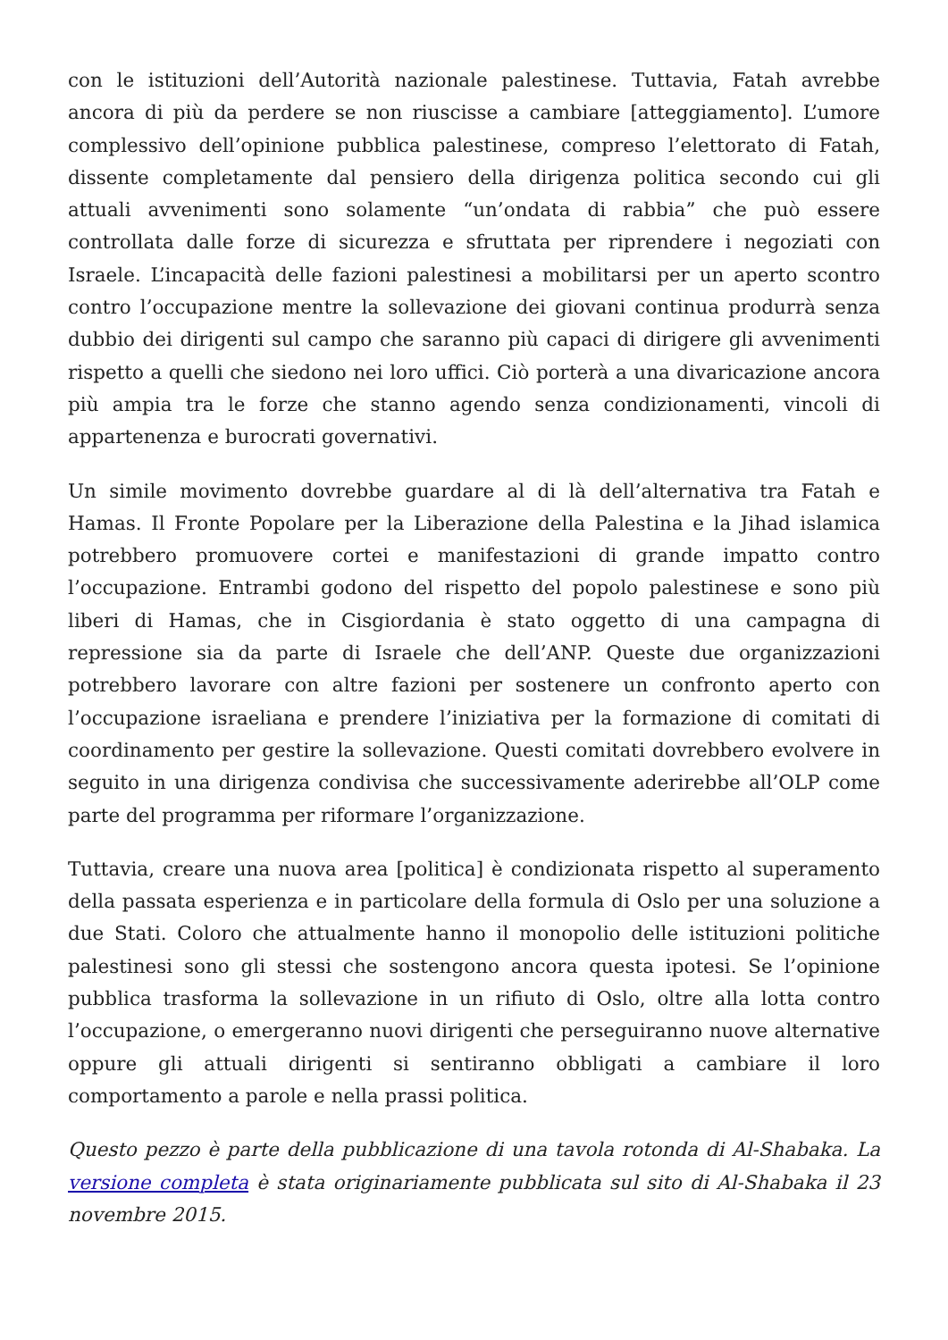con le istituzioni dell’Autorità nazionale palestinese. Tuttavia, Fatah avrebbe ancora di più da perdere se non riuscisse a cambiare [atteggiamento]. L’umore complessivo dell’opinione pubblica palestinese, compreso l’elettorato di Fatah, dissente completamente dal pensiero della dirigenza politica secondo cui gli attuali avvenimenti sono solamente “un’ondata di rabbia” che può essere controllata dalle forze di sicurezza e sfruttata per riprendere i negoziati con Israele. L’incapacità delle fazioni palestinesi a mobilitarsi per un aperto scontro contro l’occupazione mentre la sollevazione dei giovani continua produrrà senza dubbio dei dirigenti sul campo che saranno più capaci di dirigere gli avvenimenti rispetto a quelli che siedono nei loro uffici. Ciò porterà a una divaricazione ancora più ampia tra le forze che stanno agendo senza condizionamenti, vincoli di appartenenza e burocrati governativi.
Un simile movimento dovrebbe guardare al di là dell’alternativa tra Fatah e Hamas. Il Fronte Popolare per la Liberazione della Palestina e la Jihad islamica potrebbero promuovere cortei e manifestazioni di grande impatto contro l’occupazione. Entrambi godono del rispetto del popolo palestinese e sono più liberi di Hamas, che in Cisgiordania è stato oggetto di una campagna di repressione sia da parte di Israele che dell’ANP. Queste due organizzazioni potrebbero lavorare con altre fazioni per sostenere un confronto aperto con l’occupazione israeliana e prendere l’iniziativa per la formazione di comitati di coordinamento per gestire la sollevazione. Questi comitati dovrebbero evolvere in seguito in una dirigenza condivisa che successivamente aderirebbe all’OLP come parte del programma per riformare l’organizzazione.
Tuttavia, creare una nuova area [politica] è condizionata rispetto al superamento della passata esperienza e in particolare della formula di Oslo per una soluzione a due Stati. Coloro che attualmente hanno il monopolio delle istituzioni politiche palestinesi sono gli stessi che sostengono ancora questa ipotesi. Se l’opinione pubblica trasforma la sollevazione in un rifiuto di Oslo, oltre alla lotta contro l’occupazione, o emergeranno nuovi dirigenti che perseguiranno nuove alternative oppure gli attuali dirigenti si sentiranno obbligati a cambiare il loro comportamento a parole e nella prassi politica.
Questo pezzo è parte della pubblicazione di una tavola rotonda di Al-Shabaka. La versione completa è stata originariamente pubblicata sul sito di Al-Shabaka il 23 novembre 2015.